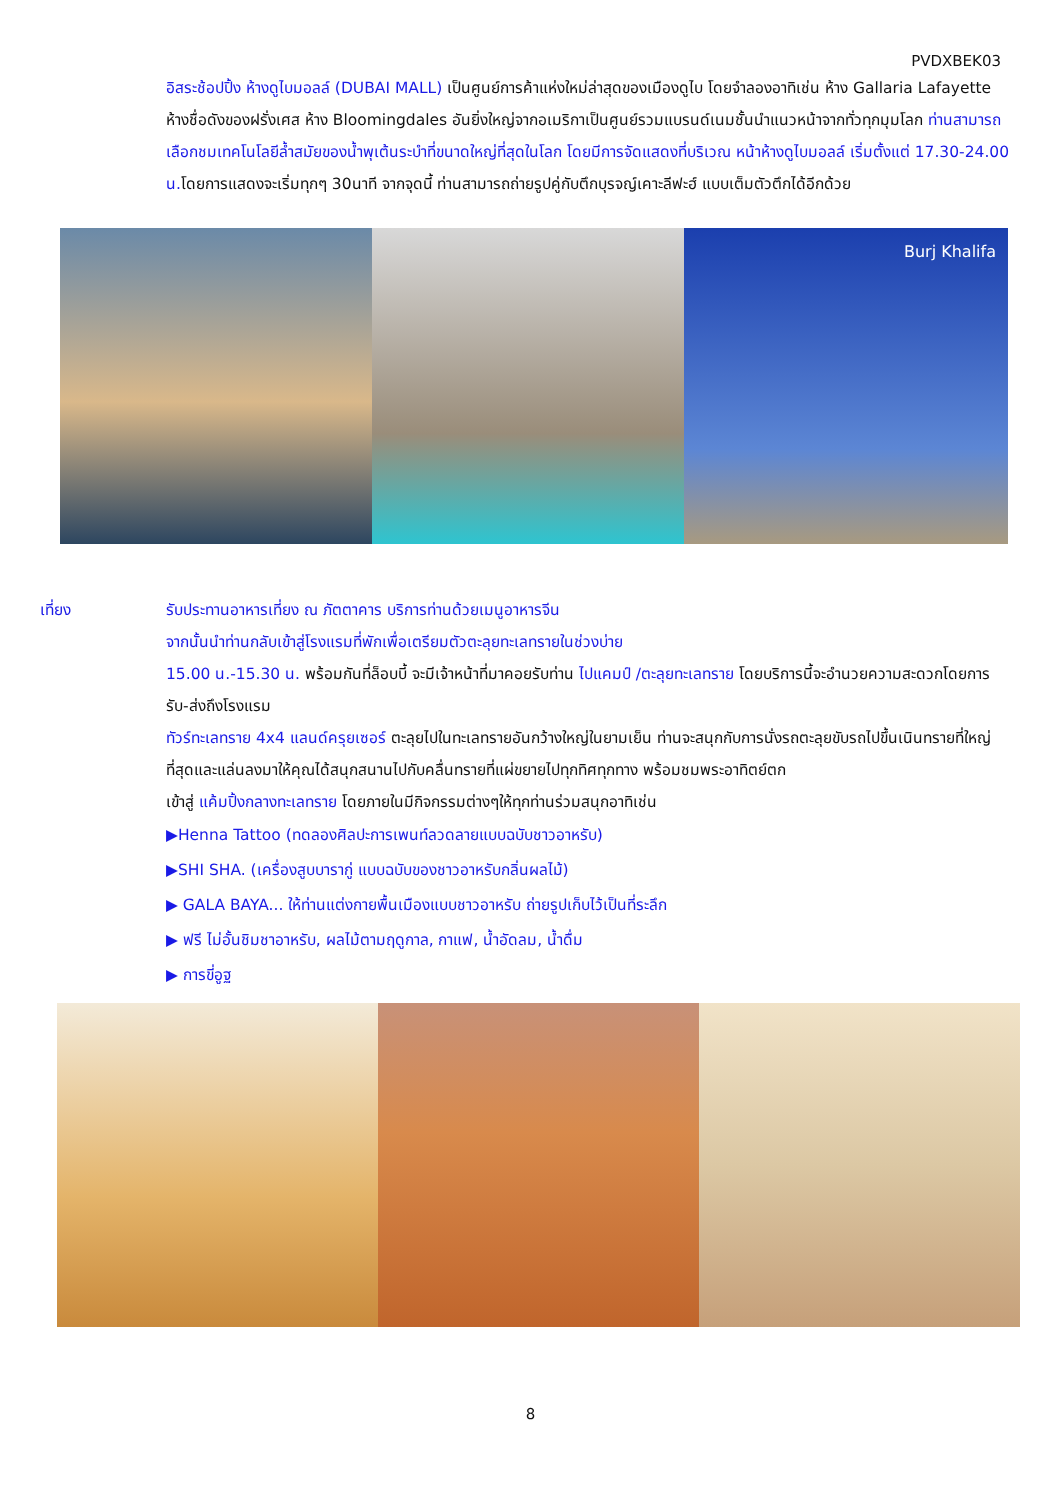PVDXBEK03
อิสระช้อปปิ้ง ห้างดูไบมอลล์ (DUBAI MALL) เป็นศูนย์การค้าแห่งใหม่ล่าสุดของเมืองดูไบ โดยจำลองอาทิเช่น ห้าง Gallaria Lafayette ห้างชื่อดังของฝรั่งเศส ห้าง Bloomingdales อันยิ่งใหญ่จากอเมริกาเป็นศูนย์รวมแบรนด์เนมชั้นนำแนวหน้าจากทั่วทุกมุมโลก ท่านสามารถเลือกชมเทคโนโลยีล้ำสมัยของน้ำพุเต้นระบำที่ขนาดใหญ่ที่สุดในโลก โดยมีการจัดแสดงที่บริเวณ หน้าห้างดูไบมอลล์ เริ่มตั้งแต่ 17.30-24.00 น. โดยการแสดงจะเริ่มทุกๆ 30นาที จากจุดนี้ ท่านสามารถถ่ายรูปคู่กับตึกบุรจญ์เคาะลีฟะฮ์ แบบเต็มตัวตึกได้อีกด้วย
Burj Khalifa
เที่ยง รับประทานอาหารเที่ยง ณ ภัตตาคาร บริการท่านด้วยเมนูอาหารจีน
จากนั้นนำท่านกลับเข้าสู่โรงแรมที่พักเพื่อเตรียมตัวตะลุยทะเลทรายในช่วงบ่าย
15.00 น.-15.30 น. พร้อมกันที่ล็อบบี้ จะมีเจ้าหน้าที่มาคอยรับท่าน ไปแคมป์ /ตะลุยทะเลทราย โดยบริการนี้จะอำนวยความสะดวกโดยการรับ-ส่งถึงโรงแรม
ทัวร์ทะเลทราย 4x4 แลนด์ครุยเซอร์ ตะลุยไปในทะเลทรายอันกว้างใหญ่ในยามเย็น ท่านจะสนุกกับการนั่งรถตะลุยขับรถไปขึ้นเนินทรายที่ใหญ่ที่สุดและแล่นลงมาให้คุณได้สนุกสนานไปกับคลื่นทรายที่แผ่ขยายไปทุกทิศทุกทาง พร้อมชมพระอาทิตย์ตก
เข้าสู่ แค้มปิ้งกลางทะเลทราย โดยภายในมีกิจกรรมต่างๆให้ทุกท่านร่วมสนุกอาทิเช่น
▶Henna Tattoo (ทดลองศิลปะการเพนท์ลวดลายแบบฉบับชาวอาหรับ)
▶SHI SHA. (เครื่องสูบบารากู่ แบบฉบับของชาวอาหรับกลิ่นผลไม้)
▶ GALA BAYA... ให้ท่านแต่งกายพื้นเมืองแบบชาวอาหรับ ถ่ายรูปเก็บไว้เป็นที่ระลึก
▶ ฟรี ไม่อั้นชิมชาอาหรับ, ผลไม้ตามฤดูกาล, กาแฟ, น้ำอัดลม, น้ำดื่ม
▶ การขี่อูฐ
8